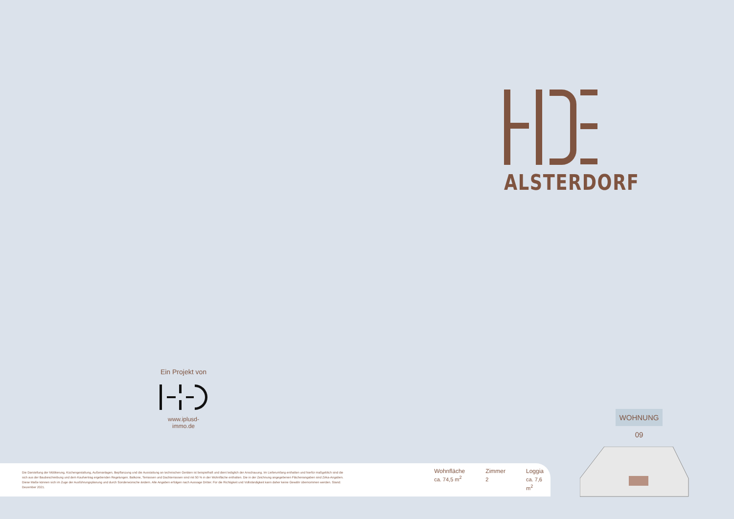ALSTERDORF
Ein Projekt von
www.iplusd-immo.de
WOHNUNG 09
Die Darstellung der Möblierung, Küchengestaltung, Außenanlagen, Bepflanzung und die Ausstattung an technischen Geräten ist beispielhaft und dient lediglich der Anschauung. Im Lieferumfang enthalten und hierfür maßgeblich sind die sich aus der Baubeschreibung und dem Kaufvertrag ergebenden Regelungen. Balkone, Terrassen und Dachterrassen sind mit 50 % in der Wohnfläche enthalten. Die in der Zeichnung angegebenen Flächenangaben sind Zirka-Angaben. Diese Maße können sich im Zuge der Ausführungsplanung und durch Sonderwünsche ändern. Alle Angaben erfolgen nach Aussage Dritter. Für die Richtigkeit und Vollständigkeit kann daher keine Gewähr übernommen werden. Stand: Dezember 2021.
Wohnfläche
ca. 74,5 m<sup>2</sup>
Zimmer
2
Loggia
ca. 7,6 m<sup>2</sup>